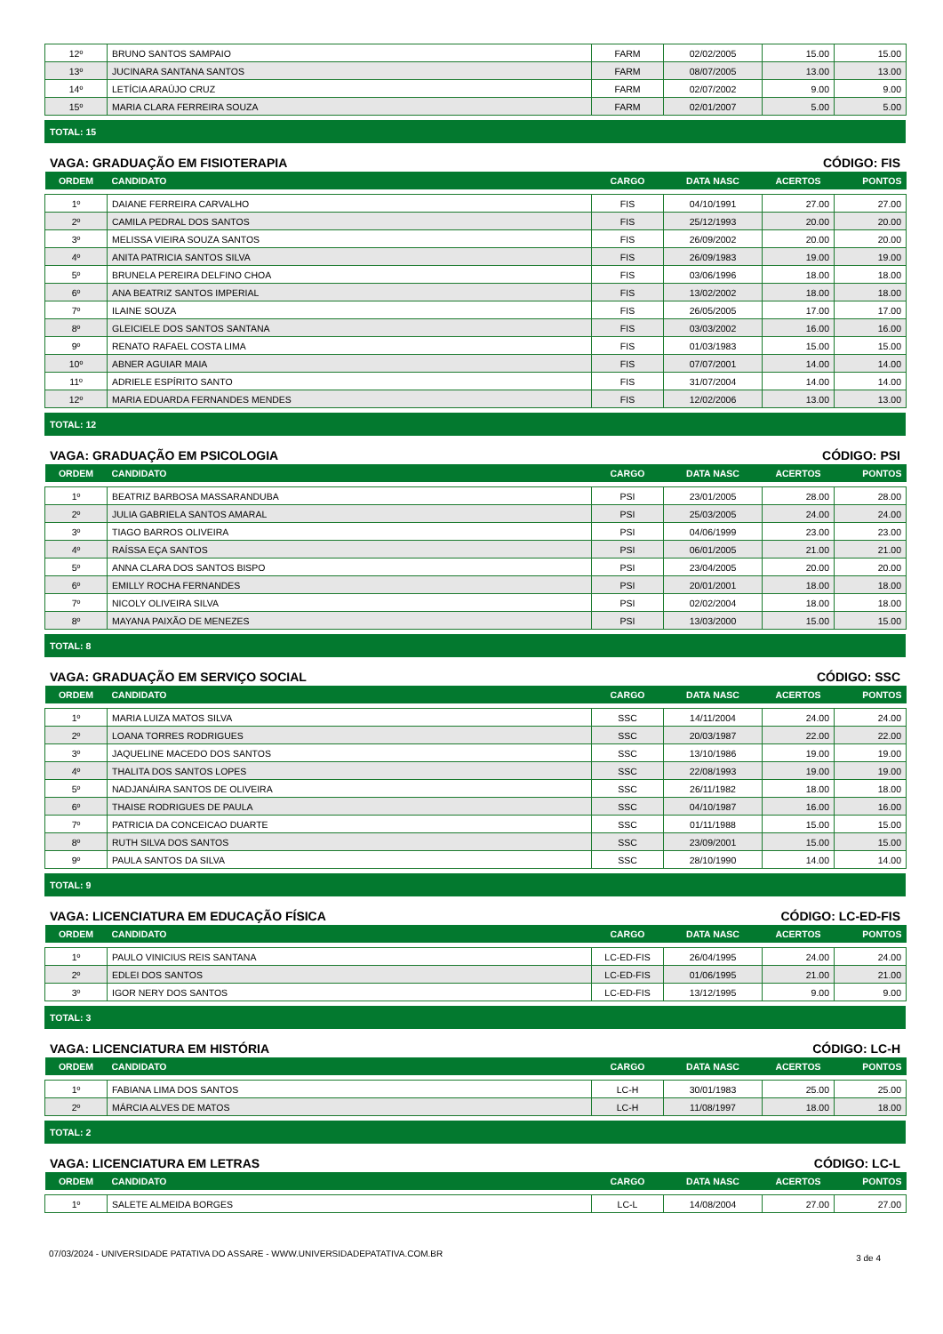| 12º | BRUNO SANTOS SAMPAIO | FARM | 02/02/2005 | 15.00 | 15.00 |
| 13º | JUCINARA SANTANA SANTOS | FARM | 08/07/2005 | 13.00 | 13.00 |
| 14º | LETÍCIA ARAÚJO CRUZ | FARM | 02/07/2002 | 9.00 | 9.00 |
| 15º | MARIA CLARA FERREIRA SOUZA | FARM | 02/01/2007 | 5.00 | 5.00 |
TOTAL: 15
VAGA: GRADUAÇÃO EM FISIOTERAPIA CÓDIGO: FIS
| ORDEM | CANDIDATO | CARGO | DATA NASC | ACERTOS | PONTOS |
| 1º | DAIANE FERREIRA CARVALHO | FIS | 04/10/1991 | 27.00 | 27.00 |
| 2º | CAMILA PEDRAL DOS SANTOS | FIS | 25/12/1993 | 20.00 | 20.00 |
| 3º | MELISSA VIEIRA SOUZA SANTOS | FIS | 26/09/2002 | 20.00 | 20.00 |
| 4º | ANITA PATRICIA SANTOS SILVA | FIS | 26/09/1983 | 19.00 | 19.00 |
| 5º | BRUNELA PEREIRA DELFINO CHOA | FIS | 03/06/1996 | 18.00 | 18.00 |
| 6º | ANA BEATRIZ SANTOS IMPERIAL | FIS | 13/02/2002 | 18.00 | 18.00 |
| 7º | ILAINE SOUZA | FIS | 26/05/2005 | 17.00 | 17.00 |
| 8º | GLEICIELE DOS SANTOS SANTANA | FIS | 03/03/2002 | 16.00 | 16.00 |
| 9º | RENATO RAFAEL COSTA LIMA | FIS | 01/03/1983 | 15.00 | 15.00 |
| 10º | ABNER AGUIAR MAIA | FIS | 07/07/2001 | 14.00 | 14.00 |
| 11º | ADRIELE ESPÍRITO SANTO | FIS | 31/07/2004 | 14.00 | 14.00 |
| 12º | MARIA EDUARDA FERNANDES MENDES | FIS | 12/02/2006 | 13.00 | 13.00 |
TOTAL: 12
VAGA: GRADUAÇÃO EM PSICOLOGIA CÓDIGO: PSI
| ORDEM | CANDIDATO | CARGO | DATA NASC | ACERTOS | PONTOS |
| 1º | BEATRIZ BARBOSA MASSARANDUBA | PSI | 23/01/2005 | 28.00 | 28.00 |
| 2º | JULIA GABRIELA SANTOS AMARAL | PSI | 25/03/2005 | 24.00 | 24.00 |
| 3º | TIAGO BARROS OLIVEIRA | PSI | 04/06/1999 | 23.00 | 23.00 |
| 4º | RAÍSSA EÇA SANTOS | PSI | 06/01/2005 | 21.00 | 21.00 |
| 5º | ANNA CLARA DOS SANTOS BISPO | PSI | 23/04/2005 | 20.00 | 20.00 |
| 6º | EMILLY ROCHA FERNANDES | PSI | 20/01/2001 | 18.00 | 18.00 |
| 7º | NICOLY OLIVEIRA SILVA | PSI | 02/02/2004 | 18.00 | 18.00 |
| 8º | MAYANA PAIXÃO DE MENEZES | PSI | 13/03/2000 | 15.00 | 15.00 |
TOTAL: 8
VAGA: GRADUAÇÃO EM SERVIÇO SOCIAL CÓDIGO: SSC
| ORDEM | CANDIDATO | CARGO | DATA NASC | ACERTOS | PONTOS |
| 1º | MARIA LUIZA MATOS SILVA | SSC | 14/11/2004 | 24.00 | 24.00 |
| 2º | LOANA TORRES RODRIGUES | SSC | 20/03/1987 | 22.00 | 22.00 |
| 3º | JAQUELINE MACEDO DOS SANTOS | SSC | 13/10/1986 | 19.00 | 19.00 |
| 4º | THALITA DOS SANTOS LOPES | SSC | 22/08/1993 | 19.00 | 19.00 |
| 5º | NADJANÁIRA SANTOS DE OLIVEIRA | SSC | 26/11/1982 | 18.00 | 18.00 |
| 6º | THAISE RODRIGUES DE PAULA | SSC | 04/10/1987 | 16.00 | 16.00 |
| 7º | PATRICIA DA CONCEICAO DUARTE | SSC | 01/11/1988 | 15.00 | 15.00 |
| 8º | RUTH SILVA DOS SANTOS | SSC | 23/09/2001 | 15.00 | 15.00 |
| 9º | PAULA SANTOS DA SILVA | SSC | 28/10/1990 | 14.00 | 14.00 |
TOTAL: 9
VAGA: LICENCIATURA EM EDUCAÇÃO FÍSICA CÓDIGO: LC-ED-FIS
| ORDEM | CANDIDATO | CARGO | DATA NASC | ACERTOS | PONTOS |
| 1º | PAULO VINICIUS REIS SANTANA | LC-ED-FIS | 26/04/1995 | 24.00 | 24.00 |
| 2º | EDLEI DOS SANTOS | LC-ED-FIS | 01/06/1995 | 21.00 | 21.00 |
| 3º | IGOR NERY DOS SANTOS | LC-ED-FIS | 13/12/1995 | 9.00 | 9.00 |
TOTAL: 3
VAGA: LICENCIATURA EM HISTÓRIA CÓDIGO: LC-H
| ORDEM | CANDIDATO | CARGO | DATA NASC | ACERTOS | PONTOS |
| 1º | FABIANA LIMA DOS SANTOS | LC-H | 30/01/1983 | 25.00 | 25.00 |
| 2º | MÁRCIA ALVES DE MATOS | LC-H | 11/08/1997 | 18.00 | 18.00 |
TOTAL: 2
VAGA: LICENCIATURA EM LETRAS CÓDIGO: LC-L
| ORDEM | CANDIDATO | CARGO | DATA NASC | ACERTOS | PONTOS |
| 1º | SALETE ALMEIDA BORGES | LC-L | 14/08/2004 | 27.00 | 27.00 |
07/03/2024 - UNIVERSIDADE PATATIVA DO ASSARE - WWW.UNIVERSIDADEPATATIVA.COM.BR 3 de 4